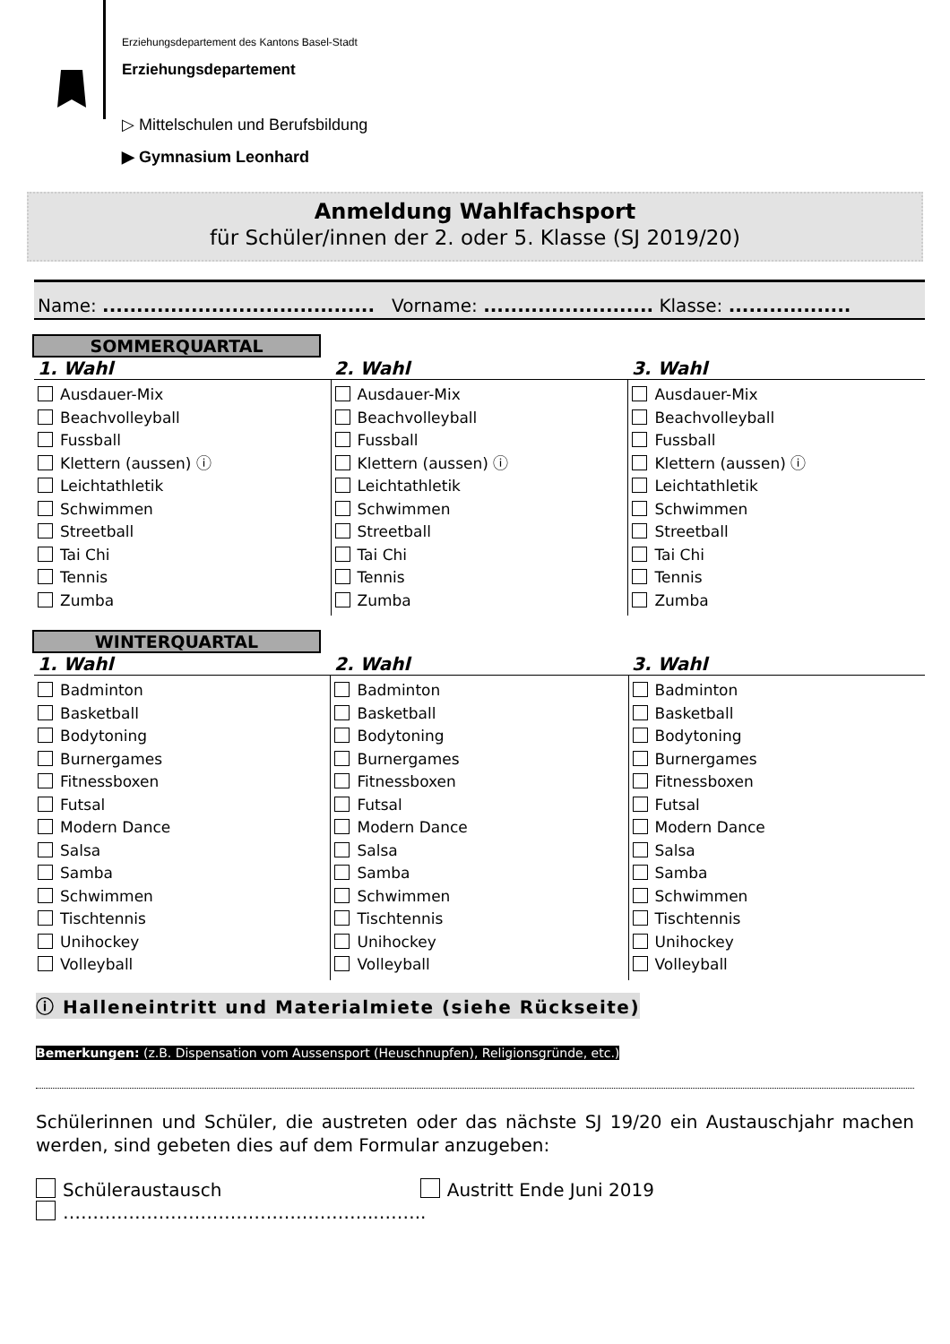Erziehungsdepartement des Kantons Basel-Stadt
Erziehungsdepartement
▷ Mittelschulen und Berufsbildung
▶ Gymnasium Leonhard
Anmeldung Wahlfachsport
für Schüler/innen der 2. oder 5. Klasse (SJ 2019/20)
Name: ........................................ Vorname: ......................... Klasse: ..................
SOMMERQUARTAL
| 1. Wahl | 2. Wahl | 3. Wahl |
| --- | --- | --- |
| Ausdauer-Mix Beachvolleyball Fussball Klettern (aussen) ⓘ Leichtathletik Schwimmen Streetball Tai Chi Tennis Zumba | Ausdauer-Mix Beachvolleyball Fussball Klettern (aussen) ⓘ Leichtathletik Schwimmen Streetball Tai Chi Tennis Zumba | Ausdauer-Mix Beachvolleyball Fussball Klettern (aussen) ⓘ Leichtathletik Schwimmen Streetball Tai Chi Tennis Zumba |
WINTERQUARTAL
| 1. Wahl | 2. Wahl | 3. Wahl |
| --- | --- | --- |
| Badminton Basketball Bodytoning Burnergames Fitnessboxen Futsal Modern Dance Salsa Samba Schwimmen Tischtennis Unihockey Volleyball | Badminton Basketball Bodytoning Burnergames Fitnessboxen Futsal Modern Dance Salsa Samba Schwimmen Tischtennis Unihockey Volleyball | Badminton Basketball Bodytoning Burnergames Fitnessboxen Futsal Modern Dance Salsa Samba Schwimmen Tischtennis Unihockey Volleyball |
ⓘ Halleneintritt und Materialmiete (siehe Rückseite)
Bemerkungen: (z.B. Dispensation vom Aussensport (Heuschnupfen), Religionsgründe, etc.)
Schülerinnen und Schüler, die austreten oder das nächste SJ 19/20 ein Austauschjahr machen werden, sind gebeten dies auf dem Formular anzugeben:
Schüleraustausch Austritt Ende Juni 2019
……………………………………………..……..